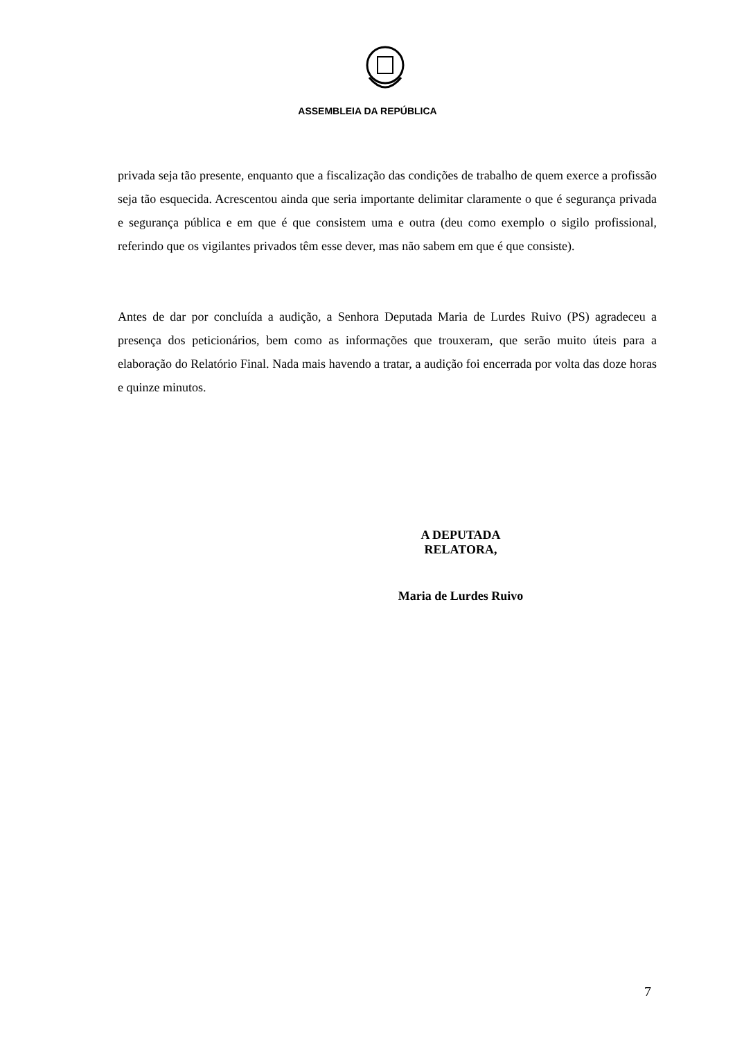ASSEMBLEIA DA REPÚBLICA
privada seja tão presente, enquanto que a fiscalização das condições de trabalho de quem exerce a profissão seja tão esquecida. Acrescentou ainda que seria importante delimitar claramente o que é segurança privada e segurança pública e em que é que consistem uma e outra (deu como exemplo o sigilo profissional, referindo que os vigilantes privados têm esse dever, mas não sabem em que é que consiste).
Antes de dar por concluída a audição, a Senhora Deputada Maria de Lurdes Ruivo (PS) agradeceu a presença dos peticionários, bem como as informações que trouxeram, que serão muito úteis para a elaboração do Relatório Final. Nada mais havendo a tratar, a audição foi encerrada por volta das doze horas e quinze minutos.
A DEPUTADA RELATORA,
Maria de Lurdes Ruivo
7